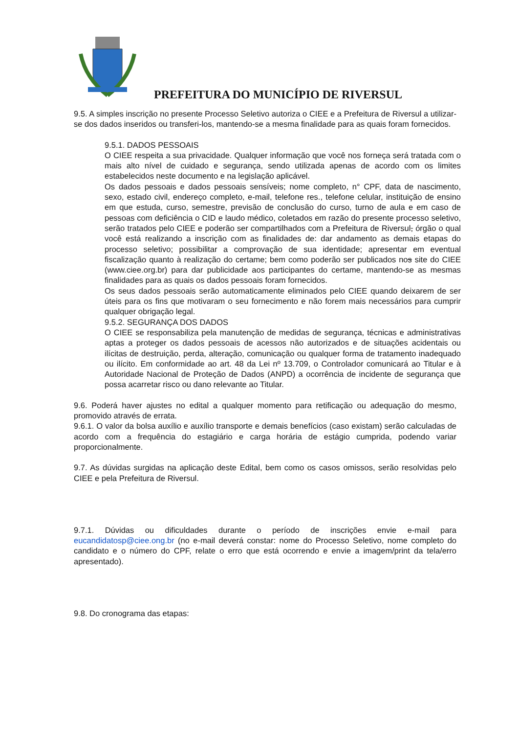PREFEITURA DO MUNICÍPIO DE RIVERSUL
9.5. A simples inscrição no presente Processo Seletivo autoriza o CIEE e a Prefeitura de Riversul a utilizar-se dos dados inseridos ou transferi-los, mantendo-se a mesma finalidade para as quais foram fornecidos.
9.5.1. DADOS PESSOAIS
O CIEE respeita a sua privacidade. Qualquer informação que você nos forneça será tratada com o mais alto nível de cuidado e segurança, sendo utilizada apenas de acordo com os limites estabelecidos neste documento e na legislação aplicável.
Os dados pessoais e dados pessoais sensíveis; nome completo, n° CPF, data de nascimento, sexo, estado civil, endereço completo, e-mail, telefone res., telefone celular, instituição de ensino em que estuda, curso, semestre, previsão de conclusão do curso, turno de aula e em caso de pessoas com deficiência o CID e laudo médico, coletados em razão do presente processo seletivo, serão tratados pelo CIEE e poderão ser compartilhados com a Prefeitura de Riversul, órgão o qual você está realizando a inscrição com as finalidades de: dar andamento as demais etapas do processo seletivo; possibilitar a comprovação de sua identidade; apresentar em eventual fiscalização quanto à realização do certame; bem como poderão ser publicados nos site do CIEE (www.ciee.org.br) para dar publicidade aos participantes do certame, mantendo-se as mesmas finalidades para as quais os dados pessoais foram fornecidos.
Os seus dados pessoais serão automaticamente eliminados pelo CIEE quando deixarem de ser úteis para os fins que motivaram o seu fornecimento e não forem mais necessários para cumprir qualquer obrigação legal.
9.5.2. SEGURANÇA DOS DADOS
O CIEE se responsabiliza pela manutenção de medidas de segurança, técnicas e administrativas aptas a proteger os dados pessoais de acessos não autorizados e de situações acidentais ou ilícitas de destruição, perda, alteração, comunicação ou qualquer forma de tratamento inadequado ou ilícito. Em conformidade ao art. 48 da Lei nº 13.709, o Controlador comunicará ao Titular e à Autoridade Nacional de Proteção de Dados (ANPD) a ocorrência de incidente de segurança que possa acarretar risco ou dano relevante ao Titular.
9.6. Poderá haver ajustes no edital a qualquer momento para retificação ou adequação do mesmo, promovido através de errata.
9.6.1. O valor da bolsa auxílio e auxílio transporte e demais benefícios (caso existam) serão calculadas de acordo com a frequência do estagiário e carga horária de estágio cumprida, podendo variar proporcionalmente.
9.7. As dúvidas surgidas na aplicação deste Edital, bem como os casos omissos, serão resolvidas pelo CIEE e pela Prefeitura de Riversul.
9.7.1. Dúvidas ou dificuldades durante o período de inscrições envie e-mail para eucandidatosp@ciee.ong.br (no e-mail deverá constar: nome do Processo Seletivo, nome completo do candidato e o número do CPF, relate o erro que está ocorrendo e envie a imagem/print da tela/erro apresentado).
9.8. Do cronograma das etapas: